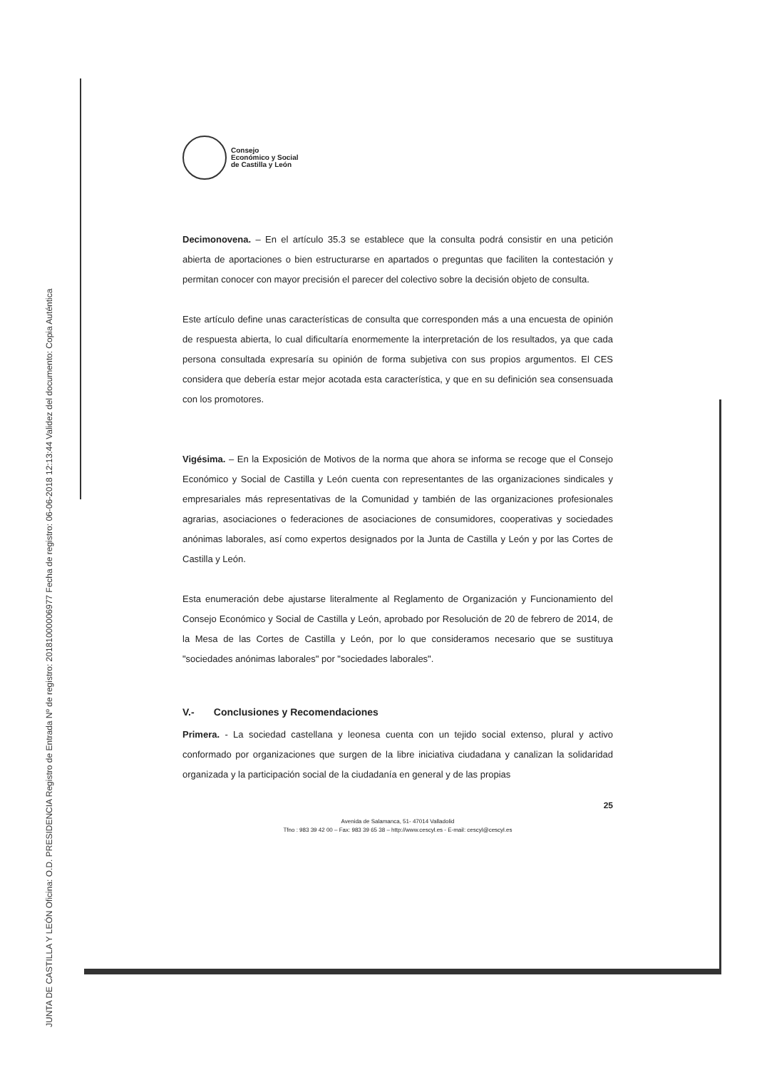JUNTA DE CASTILLA Y LEÓN Oficina: O.D. PRESIDENCIA Registro de Entrada Nº de registro: 20181000006977 Fecha de registro: 06-06-2018 12:13:44 Validez del documento: Copia Auténtica
Consejo
Económico y Social
de Castilla y León
Decimonovena. – En el artículo 35.3 se establece que la consulta podrá consistir en una petición abierta de aportaciones o bien estructurarse en apartados o preguntas que faciliten la contestación y permitan conocer con mayor precisión el parecer del colectivo sobre la decisión objeto de consulta.
Este artículo define unas características de consulta que corresponden más a una encuesta de opinión de respuesta abierta, lo cual dificultaría enormemente la interpretación de los resultados, ya que cada persona consultada expresaría su opinión de forma subjetiva con sus propios argumentos. El CES considera que debería estar mejor acotada esta característica, y que en su definición sea consensuada con los promotores.
Vigésima. – En la Exposición de Motivos de la norma que ahora se informa se recoge que el Consejo Económico y Social de Castilla y León cuenta con representantes de las organizaciones sindicales y empresariales más representativas de la Comunidad y también de las organizaciones profesionales agrarias, asociaciones o federaciones de asociaciones de consumidores, cooperativas y sociedades anónimas laborales, así como expertos designados por la Junta de Castilla y León y por las Cortes de Castilla y León.
Esta enumeración debe ajustarse literalmente al Reglamento de Organización y Funcionamiento del Consejo Económico y Social de Castilla y León, aprobado por Resolución de 20 de febrero de 2014, de la Mesa de las Cortes de Castilla y León, por lo que consideramos necesario que se sustituya "sociedades anónimas laborales" por "sociedades laborales".
V.- Conclusiones y Recomendaciones
Primera. - La sociedad castellana y leonesa cuenta con un tejido social extenso, plural y activo conformado por organizaciones que surgen de la libre iniciativa ciudadana y canalizan la solidaridad organizada y la participación social de la ciudadanía en general y de las propias
25
Avenida de Salamanca, 51- 47014 Valladolid
Tfno : 983 39 42 00 – Fax: 983 39 65 38 – http://www.cescyl.es - E-mail: cescyl@cescyl.es